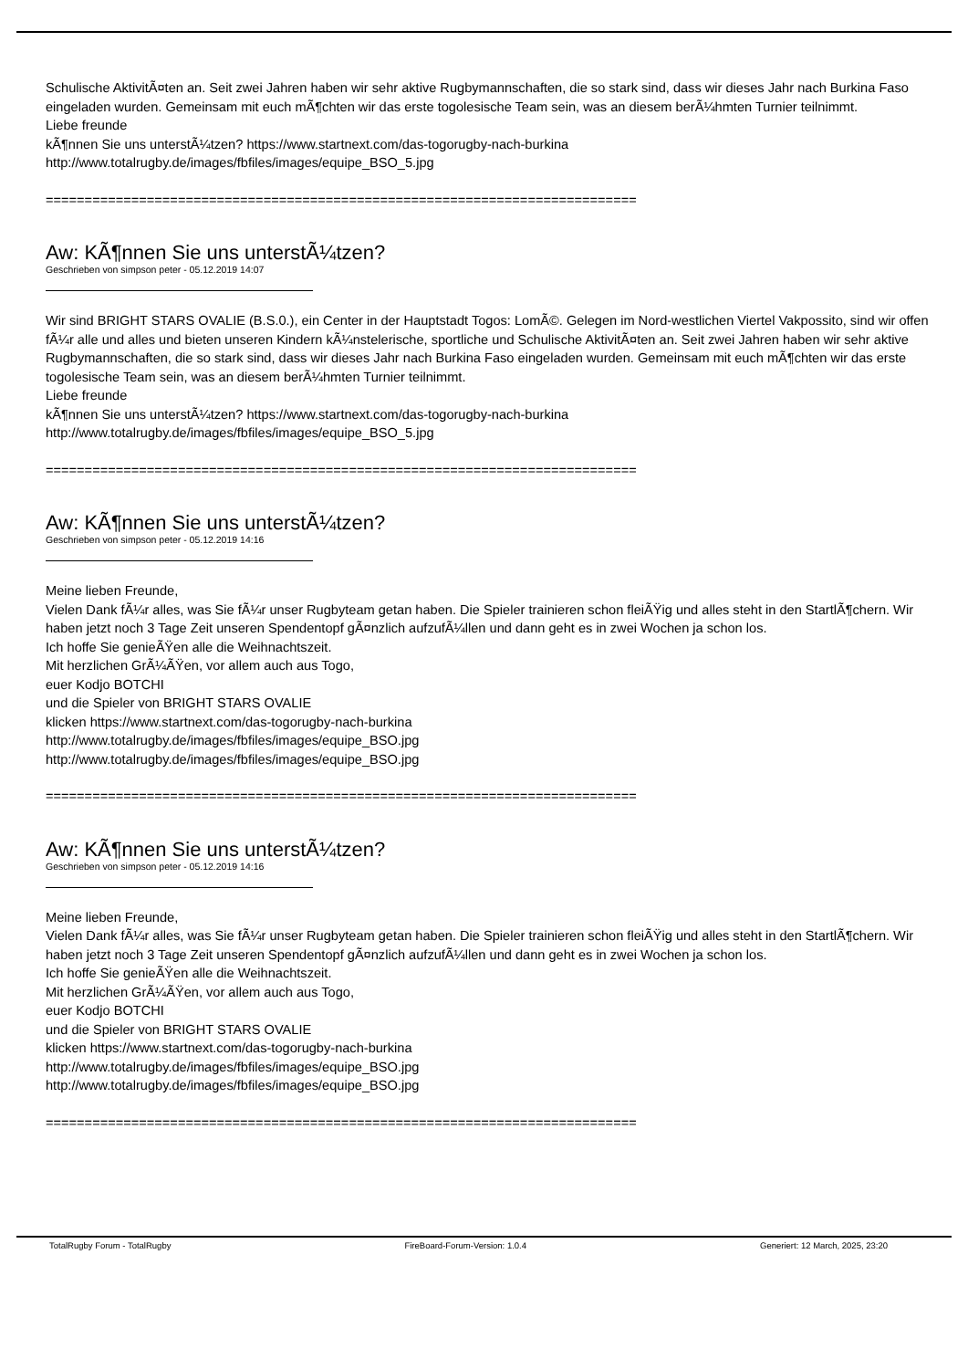Schulische AktivitÃ¤ten an. Seit zwei Jahren haben wir sehr aktive Rugbymannschaften, die so stark sind, dass wir dieses Jahr nach Burkina Faso eingeladen wurden. Gemeinsam mit euch mÃ¶chten wir das erste togolesische Team sein, was an diesem berÃ¼hmten Turnier teilnimmt.
Liebe freunde
kÃ¶nnen Sie uns unterstÃ¼tzen? https://www.startnext.com/das-togorugby-nach-burkina
http://www.totalrugby.de/images/fbfiles/images/equipe_BSO_5.jpg
============================================================================
Aw: KÃ¶nnen Sie uns unterstÃ¼tzen?
Geschrieben von simpson peter - 05.12.2019 14:07
Wir sind BRIGHT STARS OVALIE (B.S.0.), ein Center in der Hauptstadt Togos: LomÃ©. Gelegen im Nord-westlichen Viertel Vakpossito, sind wir offen fÃ¼r alle und alles und bieten unseren Kindern kÃ¼nstelerische, sportliche und Schulische AktivitÃ¤ten an. Seit zwei Jahren haben wir sehr aktive Rugbymannschaften, die so stark sind, dass wir dieses Jahr nach Burkina Faso eingeladen wurden. Gemeinsam mit euch mÃ¶chten wir das erste togolesische Team sein, was an diesem berÃ¼hmten Turnier teilnimmt.
Liebe freunde
kÃ¶nnen Sie uns unterstÃ¼tzen? https://www.startnext.com/das-togorugby-nach-burkina
http://www.totalrugby.de/images/fbfiles/images/equipe_BSO_5.jpg
============================================================================
Aw: KÃ¶nnen Sie uns unterstÃ¼tzen?
Geschrieben von simpson peter - 05.12.2019 14:16
Meine lieben Freunde,
Vielen Dank fÃ¼r alles, was Sie fÃ¼r unser Rugbyteam getan haben. Die Spieler trainieren schon fleiÃŸig und alles steht in den StartlÃ¶chern. Wir haben jetzt noch 3 Tage Zeit unseren Spendentopf gÃ¤nzlich aufzufÃ¼llen und dann geht es in zwei Wochen ja schon los.
Ich hoffe Sie genieÃŸen alle die Weihnachtszeit.
Mit herzlichen GrÃ¼ÃŸen, vor allem auch aus Togo,
euer Kodjo BOTCHI
und die Spieler von BRIGHT STARS OVALIE
klicken https://www.startnext.com/das-togorugby-nach-burkina
http://www.totalrugby.de/images/fbfiles/images/equipe_BSO.jpg
http://www.totalrugby.de/images/fbfiles/images/equipe_BSO.jpg
============================================================================
Aw: KÃ¶nnen Sie uns unterstÃ¼tzen?
Geschrieben von simpson peter - 05.12.2019 14:16
Meine lieben Freunde,
Vielen Dank fÃ¼r alles, was Sie fÃ¼r unser Rugbyteam getan haben. Die Spieler trainieren schon fleiÃŸig und alles steht in den StartlÃ¶chern. Wir haben jetzt noch 3 Tage Zeit unseren Spendentopf gÃ¤nzlich aufzufÃ¼llen und dann geht es in zwei Wochen ja schon los.
Ich hoffe Sie genieÃŸen alle die Weihnachtszeit.
Mit herzlichen GrÃ¼ÃŸen, vor allem auch aus Togo,
euer Kodjo BOTCHI
und die Spieler von BRIGHT STARS OVALIE
klicken https://www.startnext.com/das-togorugby-nach-burkina
http://www.totalrugby.de/images/fbfiles/images/equipe_BSO.jpg
http://www.totalrugby.de/images/fbfiles/images/equipe_BSO.jpg
============================================================================
TotalRugby Forum - TotalRugby FireBoard-Forum-Version: 1.0.4 Generiert: 12 March, 2025, 23:20